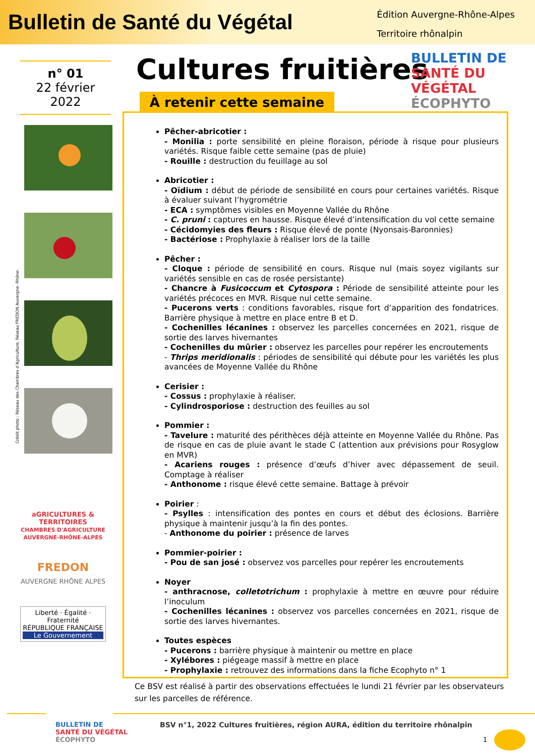Bulletin de Santé du Végétal
Édition Auvergne-Rhône-Alpes
Territoire rhônalpin
n° 01
22 février
2022
Crédit photo : Réseau des Chambres d’Agriculture, Réseau FREDON Auvergne- Rhône-
aGRICULTURES & TERRITOIRES
CHAMBRES D'AGRICULTURE AUVERGNE-RHÔNE-ALPES
FREDON
AUVERGNE RHÔNE ALPES
Liberté · Égalité · Fraternité
RÉPUBLIQUE FRANÇAISE
Le Gouvernement
Cultures fruitières
BULLETIN DE
SANTÉ DU VÉGÉTAL
ÉCOPHYTO
À retenir cette semaine
Pêcher-abricotier :
- Monilia : porte sensibilité en pleine floraison, période à risque pour plusieurs variétés. Risque faible cette semaine (pas de pluie)
- Rouille : destruction du feuillage au sol
Abricotier :
- Oïdium : début de période de sensibilité en cours pour certaines variétés. Risque à évaluer suivant l’hygrométrie
- ECA : symptômes visibles en Moyenne Vallée du Rhône
- C. pruni : captures en hausse. Risque élevé d’intensification du vol cette semaine
- Cécidomyies des fleurs : Risque élevé de ponte (Nyonsais-Baronnies)
- Bactériose : Prophylaxie à réaliser lors de la taille
Pêcher :
- Cloque : période de sensibilité en cours. Risque nul (mais soyez vigilants sur variétés sensible en cas de rosée persistante)
- Chancre à Fusicoccum et Cytospora : Période de sensibilité atteinte pour les variétés précoces en MVR. Risque nul cette semaine.
- Pucerons verts : conditions favorables, risque fort d’apparition des fondatrices. Barrière physique à mettre en place entre B et D.
- Cochenilles lécanines : observez les parcelles concernées en 2021, risque de sortie des larves hivernantes
- Cochenilles du mûrier : observez les parcelles pour repérer les encroutements
- Thrips meridionalis : périodes de sensibilité qui débute pour les variétés les plus avancées de Moyenne Vallée du Rhône
Cerisier :
- Cossus : prophylaxie à réaliser.
- Cylindrosporiose : destruction des feuilles au sol
Pommier :
- Tavelure : maturité des périthèces déjà atteinte en Moyenne Vallée du Rhône. Pas de risque en cas de pluie avant le stade C (attention aux prévisions pour Rosyglow en MVR)
- Acariens rouges : présence d’œufs d’hiver avec dépassement de seuil. Comptage à réaliser
- Anthonome : risque élevé cette semaine. Battage à prévoir
Poirier :
- Psylles : intensification des pontes en cours et début des éclosions. Barrière physique à maintenir jusqu’à la fin des pontes.
- Anthonome du poirier : présence de larves
Pommier-poirier :
- Pou de san josé : observez vos parcelles pour repérer les encroutements
Noyer
- anthracnose, colletotrichum : prophylaxie à mettre en œuvre pour réduire l’inoculum
- Cochenilles lécanines : observez vos parcelles concernées en 2021, risque de sortie des larves hivernantes.
Toutes espèces
- Pucerons : barrière physique à maintenir ou mettre en place
- Xylébores : piégeage massif à mettre en place
- Prophylaxie : retrouvez des informations dans la fiche Ecophyto n° 1
Ce BSV est réalisé à partir des observations effectuées le lundi 21 février par les observateurs sur les parcelles de référence.
BULLETIN DE
SANTÉ DU VÉGÉTAL
ÉCOPHYTO
BSV n°1, 2022 Cultures fruitières, région AURA, édition du territoire rhônalpin
1